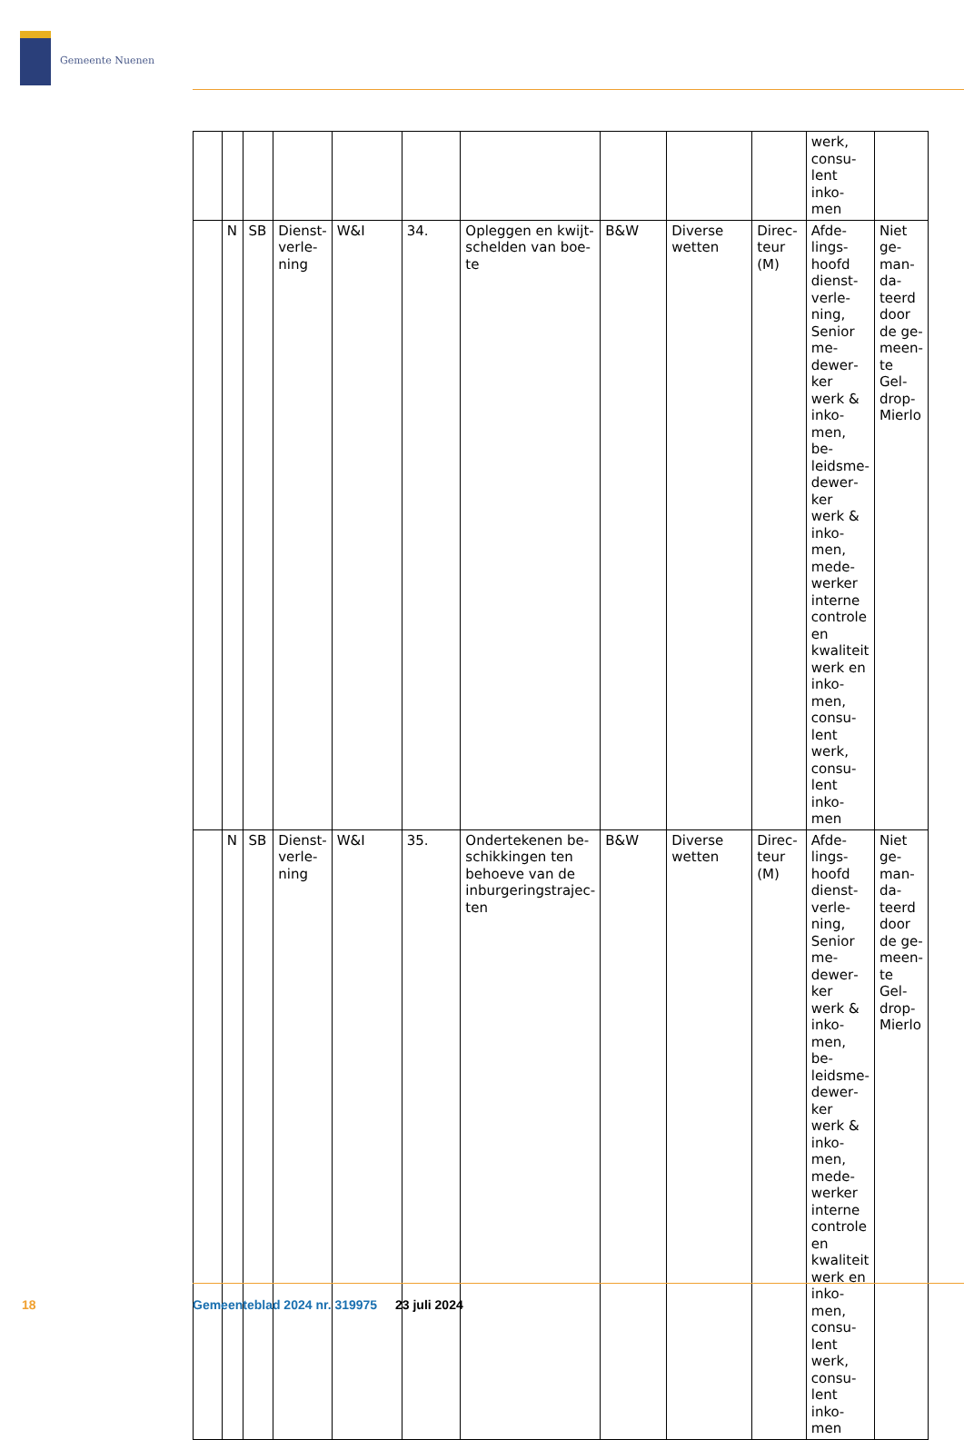Gemeente Nuenen
| | | | | | | | | | | werk, consu­lent inko­men | |
| | N | SB | Dienst­verle­ning | W&I | 34. | Opleggen en kwijt­schelden van boe­te | B&W | Diverse wetten | Direc­teur (M) | Afde­lings­hoofd dienst­verle­ning, Se­nior me­dewer­ker werk & inko­men, be­leidsme­dewer­ker werk & inko­men, mede­werker interne controle en kwali­teit werk en inko­men, consu­lent werk, consu­lent inko­men | Niet ge­man­da­teerd door de ge­meen­te Gel­drop-Mierlo |
| | N | SB | Dienst­verle­ning | W&I | 35. | Ondertekenen be­schikkingen ten behoeve van de inburgeringstrajec­ten | B&W | Diverse wetten | Direc­teur (M) | Afde­lings­hoofd dienst­verle­ning, Se­nior me­dewer­ker werk & inko­men, be­leidsme­dewer­ker werk & inko­men, mede­werker interne controle en kwali­teit werk en inko­men, consu­lent werk, consu­lent inko­men | Niet ge­man­da­teerd door de ge­meen­te Gel­drop-Mierlo |
18
Gemeenteblad 2024 nr. 319975 23 juli 2024